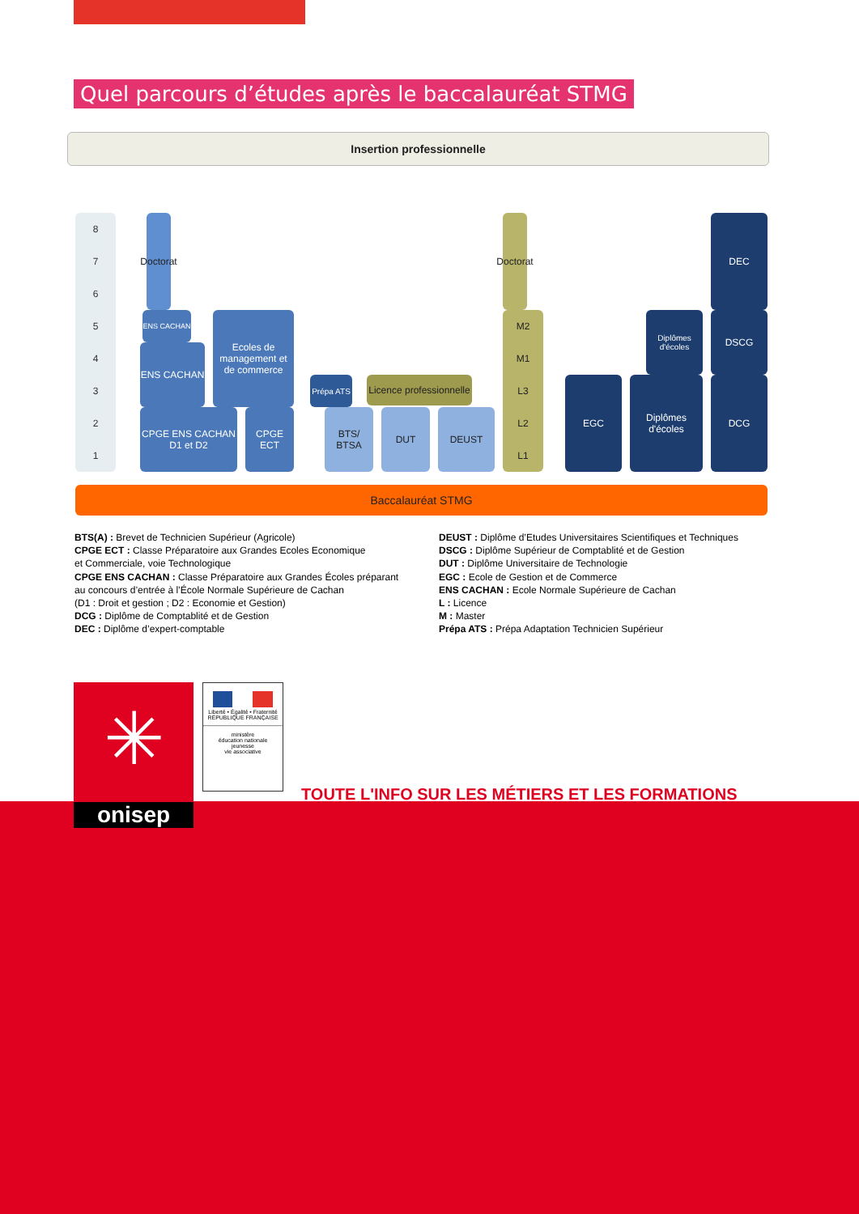Quel parcours d’études après le baccalauréat STMG
Insertion professionnelle
87654321
Doctorat
ENS CACHAN
ENS CACHAN
Ecoles de management et de commerce
CPGE ENS CACHAN D1 et D2
CPGE ECT
Prépa ATS
BTS/ BTSA
DUT DEUST
Licence professionnelle
Doctorat
M2
M1
L3
L2
L1
EGC
Diplômes d'écoles
Diplômes d'écoles
DEC
DSCG
DCG
Baccalauréat STMG
BTS(A) : Brevet de Technicien Supérieur (Agricole)
CPGE ECT : Classe Préparatoire aux Grandes Ecoles Economique
et Commerciale, voie Technologique
CPGE ENS CACHAN : Classe Préparatoire aux Grandes Écoles préparant
au concours d’entrée à l’École Normale Supérieure de Cachan
(D1 : Droit et gestion ; D2 : Economie et Gestion)
DCG : Diplôme de Comptablité et de Gestion
DEC : Diplôme d’expert-comptable
DEUST : Diplôme d’Etudes Universitaires Scientifiques et Techniques
DSCG : Diplôme Supérieur de Comptablité et de Gestion
DUT : Diplôme Universitaire de Technologie
EGC : Ecole de Gestion et de Commerce
ENS CACHAN : Ecole Normale Supérieure de Cachan
L : Licence
M : Master
Prépa ATS : Prépa Adaptation Technicien Supérieur
✳
onisep
Liberté • Égalité • Fraternité
RÉPUBLIQUE FRANÇAISE
ministère
éducation nationale
jeunesse
vie associative
TOUTE L'INFO SUR LES MÉTIERS ET LES FORMATIONS